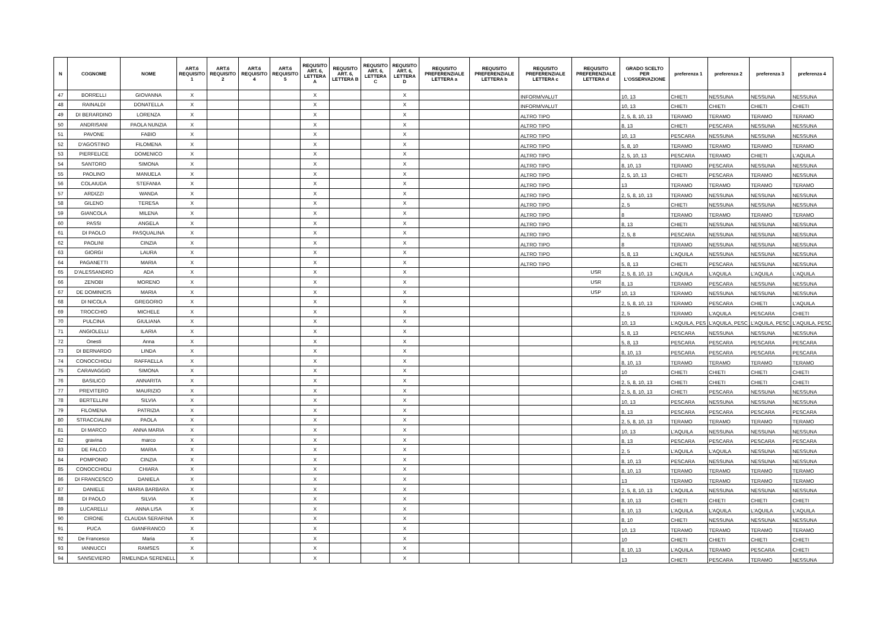| N | COGNOME | NOME | ART.6 REQUISITO 1 | ART.6 REQUISITO 2 | ART.6 REQUISITO 4 | ART.6 REQUISITO 5 | REQUSITO ART. 6, LETTERA A | REQUSITO ART. 6, LETTERA B | REQUSITO ART. 6, LETTERA C | REQUSITO ART. 6, LETTERA D | REQUSITO PREFERENZIALE LETTERA a | REQUSITO PREFERENZIALE LETTERA b | REQUSITO PREFERENZIALE LETTERA c | REQUSITO PREFERENZIALE LETTERA d | GRADO SCELTO PER L'OSSERVAZIONE | preferenza 1 | preferenza 2 | preferenza 3 | preferenza 4 |
| --- | --- | --- | --- | --- | --- | --- | --- | --- | --- | --- | --- | --- | --- | --- | --- | --- | --- | --- | --- |
| 47 | BORRELLI | GIOVANNA | X | | | | X | | | X | | | INFORM/VALUT | | 10, 13 | CHIETI | NESSUNA | NESSUNA | NESSUNA |
| 48 | RAINALDI | DONATELLA | X | | | | X | | | X | | | INFORM/VALUT | | 10, 13 | CHIETI | CHIETI | CHIETI | CHIETI |
| 49 | DI BERARDINO | LORENZA | X | | | | X | | | X | | | ALTRO TIPO | | 2, 5, 8, 10, 13 | TERAMO | TERAMO | TERAMO | TERAMO |
| 50 | ANDRISANI | PAOLA NUNZIA | X | | | | X | | | X | | | ALTRO TIPO | | 8, 13 | CHIETI | PESCARA | NESSUNA | NESSUNA |
| 51 | PAVONE | FABIO | X | | | | X | | | X | | | ALTRO TIPO | | 10, 13 | PESCARA | NESSUNA | NESSUNA | NESSUNA |
| 52 | D'AGOSTINO | FILOMENA | X | | | | X | | | X | | | ALTRO TIPO | | 5, 8, 10 | TERAMO | TERAMO | TERAMO | TERAMO |
| 53 | PIERFELICE | DOMENICO | X | | | | X | | | X | | | ALTRO TIPO | | 2, 5, 10, 13 | PESCARA | TERAMO | CHIETI | L'AQUILA |
| 54 | SANTORO | SIMONA | X | | | | X | | | X | | | ALTRO TIPO | | 8, 10, 13 | TERAMO | PESCARA | NESSUNA | NESSUNA |
| 55 | PAOLINO | MANUELA | X | | | | X | | | X | | | ALTRO TIPO | | 2, 5, 10, 13 | CHIETI | PESCARA | TERAMO | NESSUNA |
| 56 | COLAIUDA | STEFANIA | X | | | | X | | | X | | | ALTRO TIPO | | 13 | TERAMO | TERAMO | TERAMO | TERAMO |
| 57 | ARDIZZI | WANDA | X | | | | X | | | X | | | ALTRO TIPO | | 2, 5, 8, 10, 13 | TERAMO | NESSUNA | NESSUNA | NESSUNA |
| 58 | GILENO | TERESA | X | | | | X | | | X | | | ALTRO TIPO | | 2, 5 | CHIETI | NESSUNA | NESSUNA | NESSUNA |
| 59 | GIANCOLA | MILENA | X | | | | X | | | X | | | ALTRO TIPO | | 8 | TERAMO | TERAMO | TERAMO | TERAMO |
| 60 | PASSI | ANGELA | X | | | | X | | | X | | | ALTRO TIPO | | 8, 13 | CHIETI | NESSUNA | NESSUNA | NESSUNA |
| 61 | DI PAOLO | PASQUALINA | X | | | | X | | | X | | | ALTRO TIPO | | 2, 5, 8 | PESCARA | NESSUNA | NESSUNA | NESSUNA |
| 62 | PAOLINI | CINZIA | X | | | | X | | | X | | | ALTRO TIPO | | 8 | TERAMO | NESSUNA | NESSUNA | NESSUNA |
| 63 | GIORGI | LAURA | X | | | | X | | | X | | | ALTRO TIPO | | 5, 8, 13 | L'AQUILA | NESSUNA | NESSUNA | NESSUNA |
| 64 | PAGANETTI | MARIA | X | | | | X | | | X | | | ALTRO TIPO | | 5, 8, 13 | CHIETI | PESCARA | NESSUNA | NESSUNA |
| 65 | D'ALESSANDRO | ADA | X | | | | X | | | X | | | | USR | 2, 5, 8, 10, 13 | L'AQUILA | L'AQUILA | L'AQUILA | L'AQUILA |
| 66 | ZENOBI | MORENO | X | | | | X | | | X | | | | USR | 8, 13 | TERAMO | PESCARA | NESSUNA | NESSUNA |
| 67 | DE DOMINICIS | MARIA | X | | | | X | | | X | | | | USP | 10, 13 | TERAMO | NESSUNA | NESSUNA | NESSUNA |
| 68 | DI NICOLA | GREGORIO | X | | | | X | | | X | | | | | 2, 5, 8, 10, 13 | TERAMO | PESCARA | CHIETI | L'AQUILA |
| 69 | TROCCHIO | MICHELE | X | | | | X | | | X | | | | | 2, 5 | TERAMO | L'AQUILA | PESCARA | CHIETI |
| 70 | PULCINA | GIULIANA | X | | | | X | | | X | | | | | 10, 13 | L'AQUILA, PES | L'AQUILA, PESC | L'AQUILA, PESC | L'AQUILA, PESC |
| 71 | ANGIOLELLI | ILARIA | X | | | | X | | | X | | | | | 5, 8, 13 | PESCARA | NESSUNA | NESSUNA | NESSUNA |
| 72 | Onesti | Anna | X | | | | X | | | X | | | | | 5, 8, 13 | PESCARA | PESCARA | PESCARA | PESCARA |
| 73 | DI BERNARDO | LINDA | X | | | | X | | | X | | | | | 8, 10, 13 | PESCARA | PESCARA | PESCARA | PESCARA |
| 74 | CONOCCHIOLI | RAFFAELLA | X | | | | X | | | X | | | | | 8, 10, 13 | TERAMO | TERAMO | TERAMO | TERAMO |
| 75 | CARAVAGGIO | SIMONA | X | | | | X | | | X | | | | | 10 | CHIETI | CHIETI | CHIETI | CHIETI |
| 76 | BASILICO | ANNARITA | X | | | | X | | | X | | | | | 2, 5, 8, 10, 13 | CHIETI | CHIETI | CHIETI | CHIETI |
| 77 | PREVITERO | MAURIZIO | X | | | | X | | | X | | | | | 2, 5, 8, 10, 13 | CHIETI | PESCARA | NESSUNA | NESSUNA |
| 78 | BERTELLINI | SILVIA | X | | | | X | | | X | | | | | 10, 13 | PESCARA | NESSUNA | NESSUNA | NESSUNA |
| 79 | FILOMENA | PATRIZIA | X | | | | X | | | X | | | | | 8, 13 | PESCARA | PESCARA | PESCARA | PESCARA |
| 80 | STRACCIALINI | PAOLA | X | | | | X | | | X | | | | | 2, 5, 8, 10, 13 | TERAMO | TERAMO | TERAMO | TERAMO |
| 81 | DI MARCO | ANNA MARIA | X | | | | X | | | X | | | | | 10, 13 | L'AQUILA | NESSUNA | NESSUNA | NESSUNA |
| 82 | gravina | marco | X | | | | X | | | X | | | | | 8, 13 | PESCARA | PESCARA | PESCARA | PESCARA |
| 83 | DE FALCO | MARIA | X | | | | X | | | X | | | | | 2, 5 | L'AQUILA | L'AQUILA | NESSUNA | NESSUNA |
| 84 | POMPONIO | CINZIA | X | | | | X | | | X | | | | | 8, 10, 13 | PESCARA | NESSUNA | NESSUNA | NESSUNA |
| 85 | CONOCCHIOLI | CHIARA | X | | | | X | | | X | | | | | 8, 10, 13 | TERAMO | TERAMO | TERAMO | TERAMO |
| 86 | DI FRANCESCO | DANIELA | X | | | | X | | | X | | | | | 13 | TERAMO | TERAMO | TERAMO | TERAMO |
| 87 | DANIELE | MARIA BARBARA | X | | | | X | | | X | | | | | 2, 5, 8, 10, 13 | L'AQUILA | NESSUNA | NESSUNA | NESSUNA |
| 88 | DI PAOLO | SILVIA | X | | | | X | | | X | | | | | 8, 10, 13 | CHIETI | CHIETI | CHIETI | CHIETI |
| 89 | LUCARELLI | ANNA LISA | X | | | | X | | | X | | | | | 8, 10, 13 | L'AQUILA | L'AQUILA | L'AQUILA | L'AQUILA |
| 90 | CIRONE | CLAUDIA SERAFINA | X | | | | X | | | X | | | | | 8, 10 | CHIETI | NESSUNA | NESSUNA | NESSUNA |
| 91 | PUCA | GIANFRANCO | X | | | | X | | | X | | | | | 10, 13 | TERAMO | TERAMO | TERAMO | TERAMO |
| 92 | De Francesco | Maria | X | | | | X | | | X | | | | | 10 | CHIETI | CHIETI | CHIETI | CHIETI |
| 93 | IANNUCCI | RAMSES | X | | | | X | | | X | | | | | 8, 10, 13 | L'AQUILA | TERAMO | PESCARA | CHIETI |
| 94 | SANSEVIERO | RMELINDA SERENELL | X | | | | X | | | X | | | | | 13 | CHIETI | PESCARA | TERAMO | NESSUNA |